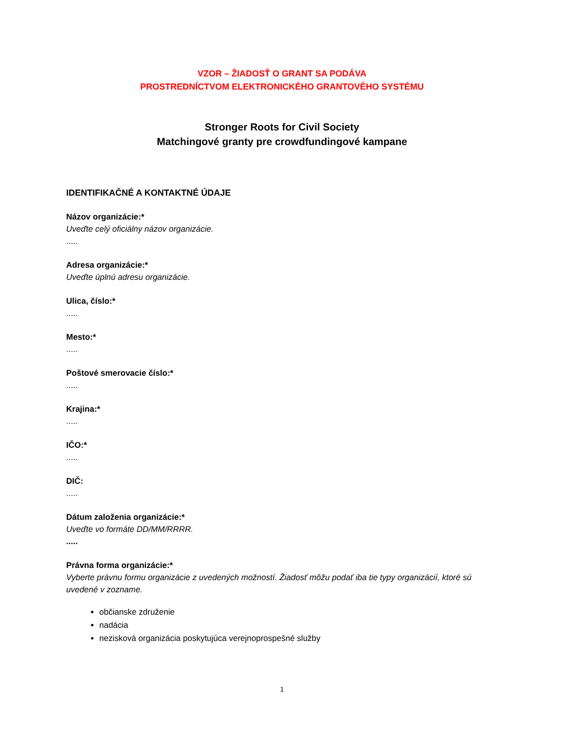VZOR – ŽIADOSŤ O GRANT SA PODÁVA
PROSTREDNÍCTVOM ELEKTRONICKÉHO GRANTOVÉHO SYSTÉMU
Stronger Roots for Civil Society
Matchingové granty pre crowdfundingové kampane
IDENTIFIKAČNÉ A KONTAKTNÉ ÚDAJE
Názov organizácie:*
Uveďte celý oficiálny názov organizácie......
Adresa organizácie:*
Uveďte úplnú adresu organizácie.
Ulica, číslo:*.....
Mesto:*.....
Poštové smerovacie číslo:*.....
Krajina:*.....
IČO:*.....
DIČ:.....
Dátum založenia organizácie:*
Uveďte vo formáte DD/MM/RRRR......
Právna forma organizácie:*
Vyberte právnu formu organizácie z uvedených možností. Žiadosť môžu podať iba tie typy organizácií, ktoré sú uvedené v zozname.
občianske združenie
nadácia
nezisková organizácia poskytujúca verejnoprospešné služby
1